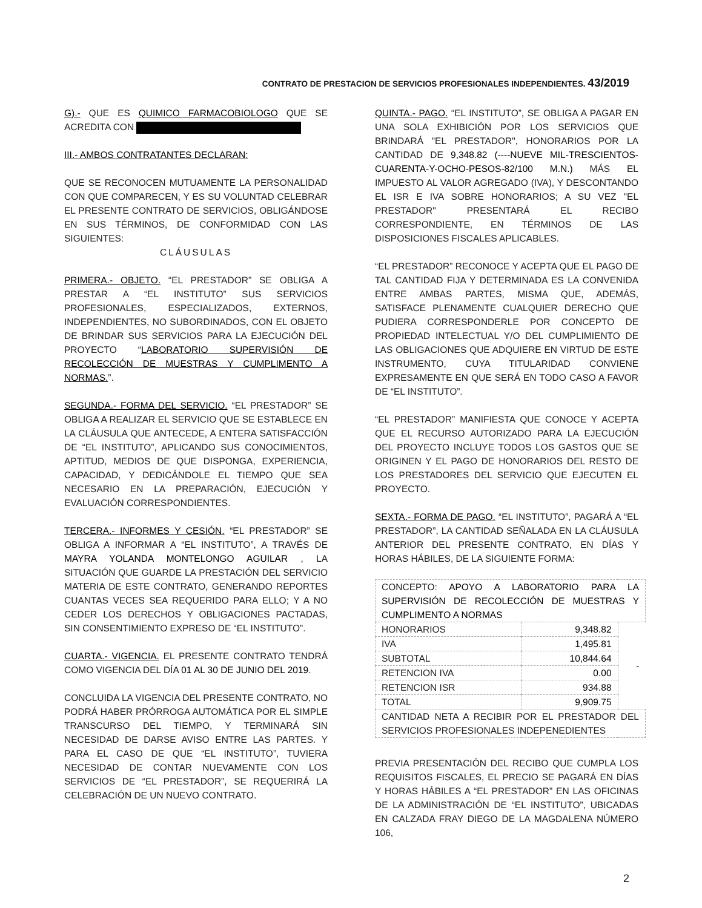CONTRATO DE PRESTACION DE SERVICIOS PROFESIONALES INDEPENDIENTES. 43/2019
G).- QUE ES QUIMICO FARMACOBIOLOGO QUE SE ACREDITA CON
III.- AMBOS CONTRATANTES DECLARAN:
QUE SE RECONOCEN MUTUAMENTE LA PERSONALIDAD CON QUE COMPARECEN, Y ES SU VOLUNTAD CELEBRAR EL PRESENTE CONTRATO DE SERVICIOS, OBLIGÁNDOSE EN SUS TÉRMINOS, DE CONFORMIDAD CON LAS SIGUIENTES:
CLÁUSULAS
PRIMERA.- OBJETO. “EL PRESTADOR” SE OBLIGA A PRESTAR A “EL INSTITUTO” SUS SERVICIOS PROFESIONALES, ESPECIALIZADOS, EXTERNOS, INDEPENDIENTES, NO SUBORDINADOS, CON EL OBJETO DE BRINDAR SUS SERVICIOS PARA LA EJECUCIÓN DEL PROYECTO “LABORATORIO SUPERVISIÓN DE RECOLECCIÓN DE MUESTRAS Y CUMPLIMENTO A NORMAS.”.
SEGUNDA.- FORMA DEL SERVICIO. “EL PRESTADOR” SE OBLIGA A REALIZAR EL SERVICIO QUE SE ESTABLECE EN LA CLÁUSULA QUE ANTECEDE, A ENTERA SATISFACCIÓN DE “EL INSTITUTO”, APLICANDO SUS CONOCIMIENTOS, APTITUD, MEDIOS DE QUE DISPONGA, EXPERIENCIA, CAPACIDAD, Y DEDICÁNDOLE EL TIEMPO QUE SEA NECESARIO EN LA PREPARACIÓN, EJECUCIÓN Y EVALUACIÓN CORRESPONDIENTES.
TERCERA.- INFORMES Y CESIÓN. “EL PRESTADOR” SE OBLIGA A INFORMAR A “EL INSTITUTO”, A TRAVÉS DE MAYRA YOLANDA MONTELONGO AGUILAR , LA SITUACIÓN QUE GUARDE LA PRESTACIÓN DEL SERVICIO MATERIA DE ESTE CONTRATO, GENERANDO REPORTES CUANTAS VECES SEA REQUERIDO PARA ELLO; Y A NO CEDER LOS DERECHOS Y OBLIGACIONES PACTADAS, SIN CONSENTIMIENTO EXPRESO DE “EL INSTITUTO”.
CUARTA.- VIGENCIA. EL PRESENTE CONTRATO TENDRÁ COMO VIGENCIA DEL DÍA 01 AL 30 DE JUNIO DEL 2019.
CONCLUIDA LA VIGENCIA DEL PRESENTE CONTRATO, NO PODRÁ HABER PRÓRROGA AUTOMÁTICA POR EL SIMPLE TRANSCURSO DEL TIEMPO, Y TERMINARÁ SIN NECESIDAD DE DARSE AVISO ENTRE LAS PARTES. Y PARA EL CASO DE QUE “EL INSTITUTO”, TUVIERA NECESIDAD DE CONTAR NUEVAMENTE CON LOS SERVICIOS DE “EL PRESTADOR”, SE REQUERIRÁ LA CELEBRACIÓN DE UN NUEVO CONTRATO.
QUINTA.- PAGO. “EL INSTITUTO”, SE OBLIGA A PAGAR EN UNA SOLA EXHIBICIÓN POR LOS SERVICIOS QUE BRINDARÁ "EL PRESTADOR", HONORARIOS POR LA CANTIDAD DE 9,348.82 (----NUEVE MIL-TRESCIENTOS-CUARENTA-Y-OCHO-PESOS-82/100 M.N.) MÁS EL IMPUESTO AL VALOR AGREGADO (IVA), Y DESCONTANDO EL ISR E IVA SOBRE HONORARIOS; A SU VEZ "EL PRESTADOR" PRESENTARÁ EL RECIBO CORRESPONDIENTE, EN TÉRMINOS DE LAS DISPOSICIONES FISCALES APLICABLES.
“EL PRESTADOR” RECONOCE Y ACEPTA QUE EL PAGO DE TAL CANTIDAD FIJA Y DETERMINADA ES LA CONVENIDA ENTRE AMBAS PARTES, MISMA QUE, ADEMÁS, SATISFACE PLENAMENTE CUALQUIER DERECHO QUE PUDIERA CORRESPONDERLE POR CONCEPTO DE PROPIEDAD INTELECTUAL Y/O DEL CUMPLIMIENTO DE LAS OBLIGACIONES QUE ADQUIERE EN VIRTUD DE ESTE INSTRUMENTO, CUYA TITULARIDAD CONVIENE EXPRESAMENTE EN QUE SERÁ EN TODO CASO A FAVOR DE “EL INSTITUTO”.
“EL PRESTADOR” MANIFIESTA QUE CONOCE Y ACEPTA QUE EL RECURSO AUTORIZADO PARA LA EJECUCIÓN DEL PROYECTO INCLUYE TODOS LOS GASTOS QUE SE ORIGINEN Y EL PAGO DE HONORARIOS DEL RESTO DE LOS PRESTADORES DEL SERVICIO QUE EJECUTEN EL PROYECTO.
SEXTA.- FORMA DE PAGO. “EL INSTITUTO”, PAGARÁ A “EL PRESTADOR”, LA CANTIDAD SEÑALADA EN LA CLÁUSULA ANTERIOR DEL PRESENTE CONTRATO, EN DÍAS Y HORAS HÁBILES, DE LA SIGUIENTE FORMA:
| CONCEPTO: APOYO A LABORATORIO PARA LA SUPERVISIÓN DE RECOLECCIÓN DE MUESTRAS Y CUMPLIMENTO A NORMAS | | |
| HONORARIOS | 9,348.82 | - |
| IVA | 1,495.81 | |
| SUBTOTAL | 10,844.64 | |
| RETENCION IVA | 0.00 | |
| RETENCION ISR | 934.88 | |
| TOTAL | 9,909.75 | |
| CANTIDAD NETA A RECIBIR POR EL PRESTADOR DEL SERVICIOS PROFESIONALES INDEPENEDIENTES | | |
PREVIA PRESENTACIÓN DEL RECIBO QUE CUMPLA LOS REQUISITOS FISCALES, EL PRECIO SE PAGARÁ EN DÍAS Y HORAS HÁBILES A “EL PRESTADOR” EN LAS OFICINAS DE LA ADMINISTRACIÓN DE “EL INSTITUTO”, UBICADAS EN CALZADA FRAY DIEGO DE LA MAGDALENA NÚMERO 106,
2